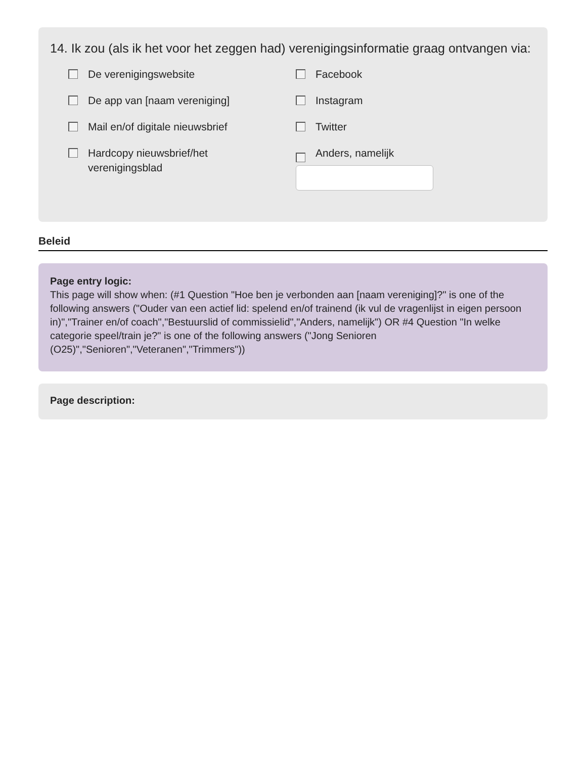14. Ik zou (als ik het voor het zeggen had) verenigingsinformatie graag ontvangen via:
De verenigingswebsite
De app van [naam vereniging]
Mail en/of digitale nieuwsbrief
Hardcopy nieuwsbrief/het
verenigingsblad
Facebook
Instagram
Twitter
Anders, namelijk
Beleid
Page entry logic:
This page will show when: (#1 Question "Hoe ben je verbonden aan [naam vereniging]?" is one of the following answers ("Ouder van een actief lid: spelend en/of trainend (ik vul de vragenlijst in eigen persoon in)","Trainer en/of coach","Bestuurslid of commissielid","Anders, namelijk") OR #4 Question "In welke categorie speel/train je?" is one of the following answers ("Jong Senioren (O25)","Senioren","Veteranen","Trimmers"))
Page description: